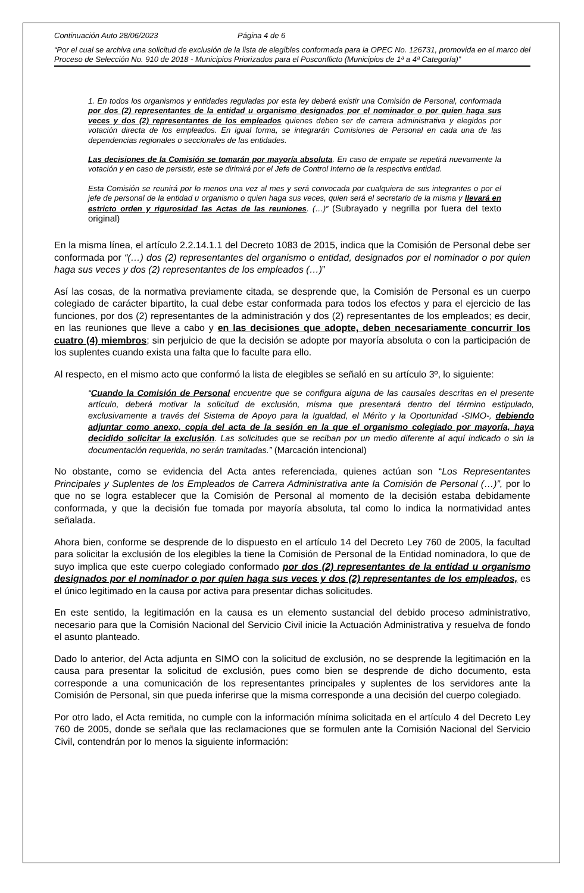Continuación Auto 28/06/2023 Página 4 de 6
“Por el cual se archiva una solicitud de exclusión de la lista de elegibles conformada para la OPEC No. 126731, promovida en el marco del Proceso de Selección No. 910 de 2018 - Municipios Priorizados para el Posconflicto (Municipios de 1ª a 4ª Categoría)”
1. En todos los organismos y entidades reguladas por esta ley deberá existir una Comisión de Personal, conformada por dos (2) representantes de la entidad u organismo designados por el nominador o por quien haga sus veces y dos (2) representantes de los empleados quienes deben ser de carrera administrativa y elegidos por votación directa de los empleados. En igual forma, se integrarán Comisiones de Personal en cada una de las dependencias regionales o seccionales de las entidades.
Las decisiones de la Comisión se tomarán por mayoría absoluta. En caso de empate se repetirá nuevamente la votación y en caso de persistir, este se dirimirá por el Jefe de Control Interno de la respectiva entidad.
Esta Comisión se reunirá por lo menos una vez al mes y será convocada por cualquiera de sus integrantes o por el jefe de personal de la entidad u organismo o quien haga sus veces, quien será el secretario de la misma y llevará en estricto orden y rigurosidad las Actas de las reuniones. (…)” (Subrayado y negrilla por fuera del texto original)
En la misma línea, el artículo 2.2.14.1.1 del Decreto 1083 de 2015, indica que la Comisión de Personal debe ser conformada por “(…) dos (2) representantes del organismo o entidad, designados por el nominador o por quien haga sus veces y dos (2) representantes de los empleados (…)”
Así las cosas, de la normativa previamente citada, se desprende que, la Comisión de Personal es un cuerpo colegiado de carácter bipartito, la cual debe estar conformada para todos los efectos y para el ejercicio de las funciones, por dos (2) representantes de la administración y dos (2) representantes de los empleados; es decir, en las reuniones que lleve a cabo y en las decisiones que adopte, deben necesariamente concurrir los cuatro (4) miembros; sin perjuicio de que la decisión se adopte por mayoría absoluta o con la participación de los suplentes cuando exista una falta que lo faculte para ello.
Al respecto, en el mismo acto que conformó la lista de elegibles se señaló en su artículo 3º, lo siguiente:
“Cuando la Comisión de Personal encuentre que se configura alguna de las causales descritas en el presente artículo, deberá motivar la solicitud de exclusión, misma que presentará dentro del término estipulado, exclusivamente a través del Sistema de Apoyo para la Igualdad, el Mérito y la Oportunidad -SIMO-, debiendo adjuntar como anexo, copia del acta de la sesión en la que el organismo colegiado por mayoría, haya decidido solicitar la exclusión. Las solicitudes que se reciban por un medio diferente al aquí indicado o sin la documentación requerida, no serán tramitadas.” (Marcación intencional)
No obstante, como se evidencia del Acta antes referenciada, quienes actúan son “Los Representantes Principales y Suplentes de los Empleados de Carrera Administrativa ante la Comisión de Personal (…)”, por lo que no se logra establecer que la Comisión de Personal al momento de la decisión estaba debidamente conformada, y que la decisión fue tomada por mayoría absoluta, tal como lo indica la normatividad antes señalada.
Ahora bien, conforme se desprende de lo dispuesto en el artículo 14 del Decreto Ley 760 de 2005, la facultad para solicitar la exclusión de los elegibles la tiene la Comisión de Personal de la Entidad nominadora, lo que de suyo implica que este cuerpo colegiado conformado por dos (2) representantes de la entidad u organismo designados por el nominador o por quien haga sus veces y dos (2) representantes de los empleados, es el único legitimado en la causa por activa para presentar dichas solicitudes.
En este sentido, la legitimación en la causa es un elemento sustancial del debido proceso administrativo, necesario para que la Comisión Nacional del Servicio Civil inicie la Actuación Administrativa y resuelva de fondo el asunto planteado.
Dado lo anterior, del Acta adjunta en SIMO con la solicitud de exclusión, no se desprende la legitimación en la causa para presentar la solicitud de exclusión, pues como bien se desprende de dicho documento, esta corresponde a una comunicación de los representantes principales y suplentes de los servidores ante la Comisión de Personal, sin que pueda inferirse que la misma corresponde a una decisión del cuerpo colegiado.
Por otro lado, el Acta remitida, no cumple con la información mínima solicitada en el artículo 4 del Decreto Ley 760 de 2005, donde se señala que las reclamaciones que se formulen ante la Comisión Nacional del Servicio Civil, contendrán por lo menos la siguiente información: